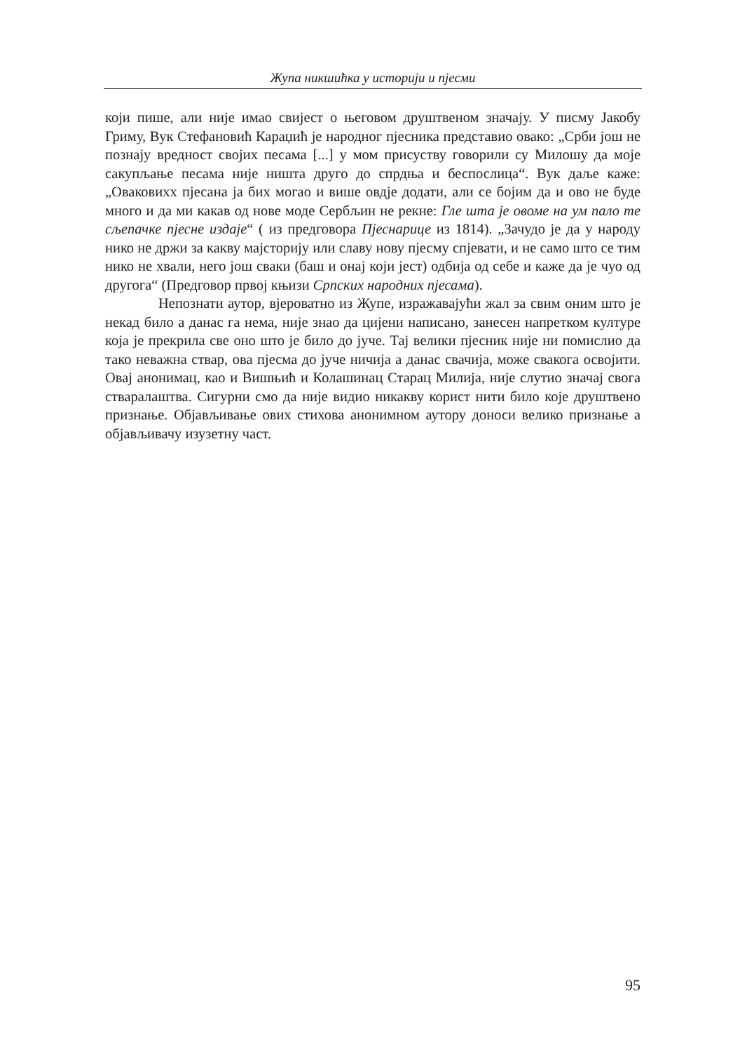Жупа никшићка у историји и пјесми
који пише, али није имао свијест о његовом друштвеном значају. У писму Јакобу Гриму, Вук Стефановић Караџић је народног пјесника представио овако: „Срби још не познају вредност својих песама [...] у мом присуству говорили су Милошу да моје сакупљање песама није ништа друго до спрдња и беспослица“. Вук даље каже: „Оваковихх пјесана ја бих могао и више овдје додати, али се бојим да и ово не буде много и да ми какав од нове моде Сербљин не рекне: Гле шта је овоме на ум пало те сљепачке пјесне издаје“ ( из предговора Пјеснарице из 1814). „Зачудо је да у народу нико не држи за какву мајсторију или славу нову пјесму спјевати, и не само што се тим нико не хвали, него још сваки (баш и онај који јест) одбија од себе и каже да је чуо од другога“ (Предговор првој књизи Српских народних пјесама).
Непознати аутор, вјероватно из Жупе, изражавајући жал за свим оним што је некад било а данас га нема, није знао да цијени написано, занесен напретком културе која је прекрила све оно што је било до јуче. Тај велики пјесник није ни помислио да тако неважна ствар, ова пјесма до јуче ничија а данас свачија, може свакога освојити. Овај анонимац, као и Вишњић и Колашинац Старац Милија, није слутио значај свога стваралаштва. Сигурни смо да није видио никакву корист нити било које друштвено признање. Објављивање ових стихова анонимном аутору доноси велико признање а објављивачу изузетну част.
95